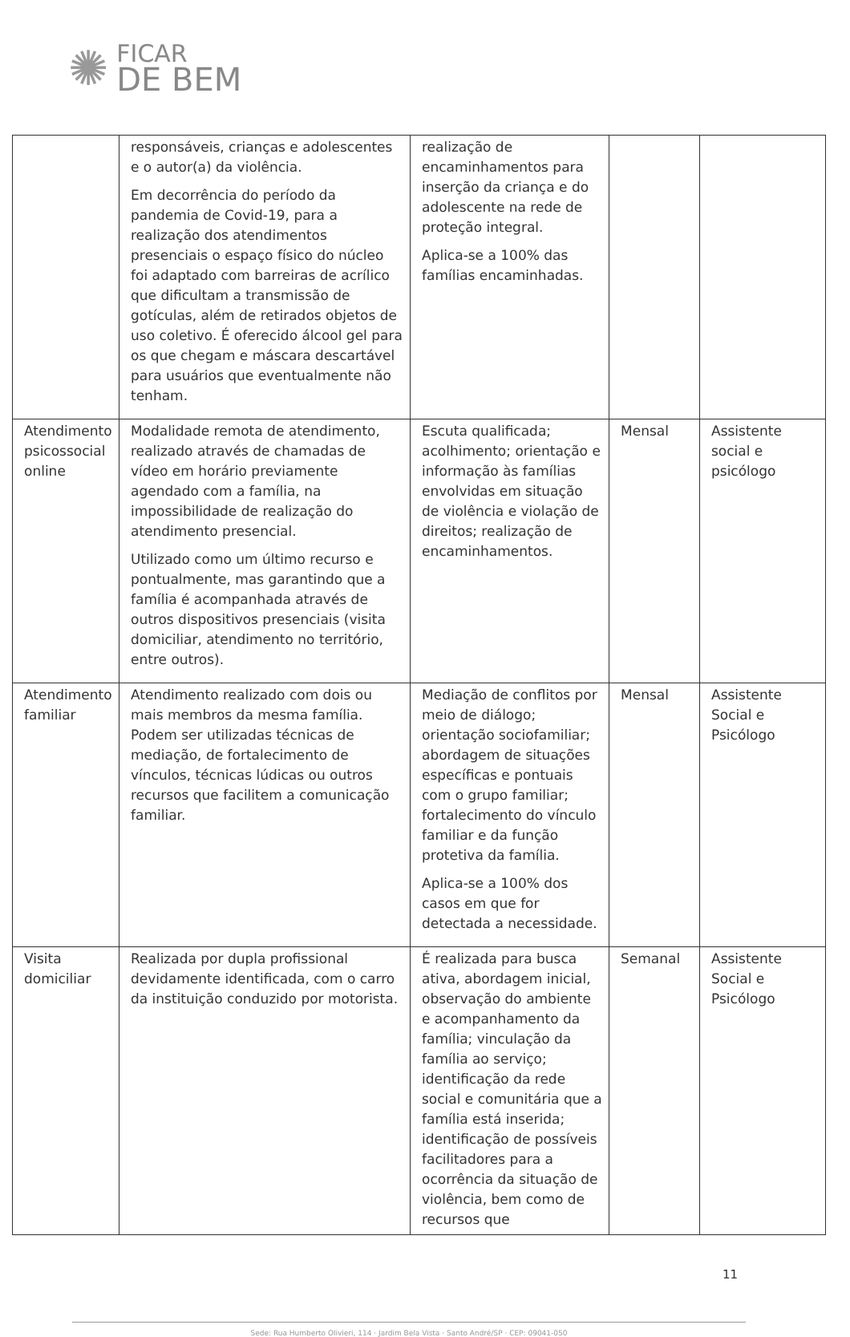✺
FICAR
DE BEM
| | responsáveis, crianças e adolescentes e o autor(a) da violência. Em decorrência do período da pandemia de Covid-19, para a realização dos atendimentos presenciais o espaço físico do núcleo foi adaptado com barreiras de acrílico que dificultam a transmissão de gotículas, além de retirados objetos de uso coletivo. É oferecido álcool gel para os que chegam e máscara descartável para usuários que eventualmente não tenham. | realização de encaminhamentos para inserção da criança e do adolescente na rede de proteção integral. Aplica-se a 100% das famílias encaminhadas. | | |
| Atendimento psicossocial online | Modalidade remota de atendimento, realizado através de chamadas de vídeo em horário previamente agendado com a família, na impossibilidade de realização do atendimento presencial. Utilizado como um último recurso e pontualmente, mas garantindo que a família é acompanhada através de outros dispositivos presenciais (visita domiciliar, atendimento no território, entre outros). | Escuta qualificada; acolhimento; orientação e informação às famílias envolvidas em situação de violência e violação de direitos; realização de encaminhamentos. | Mensal | Assistente social e psicólogo |
| Atendimento familiar | Atendimento realizado com dois ou mais membros da mesma família. Podem ser utilizadas técnicas de mediação, de fortalecimento de vínculos, técnicas lúdicas ou outros recursos que facilitem a comunicação familiar. | Mediação de conflitos por meio de diálogo; orientação sociofamiliar; abordagem de situações específicas e pontuais com o grupo familiar; fortalecimento do vínculo familiar e da função protetiva da família. Aplica-se a 100% dos casos em que for detectada a necessidade. | Mensal | Assistente Social e Psicólogo |
| Visita domiciliar | Realizada por dupla profissional devidamente identificada, com o carro da instituição conduzido por motorista. | É realizada para busca ativa, abordagem inicial, observação do ambiente e acompanhamento da família; vinculação da família ao serviço; identificação da rede social e comunitária que a família está inserida; identificação de possíveis facilitadores para a ocorrência da situação de violência, bem como de recursos que | Semanal | Assistente Social e Psicólogo |
11
Sede: Rua Humberto Olivieri, 114 · Jardim Bela Vista · Santo André/SP · CEP: 09041-050